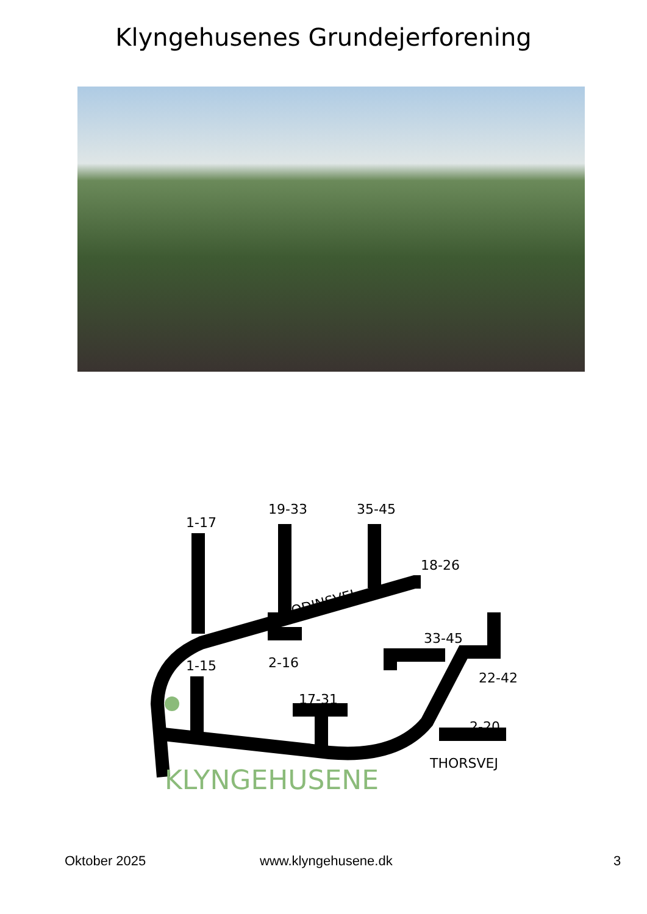Klyngehusenes Grundejerforening
1-17
19-33
35-45
18-26
ODINSVEJ
1-15
2-16
17-31
33-45
22-42
2-20
THORSVEJ
KLYNGEHUSENE
Oktober 2025 www.klyngehusene.dk 3